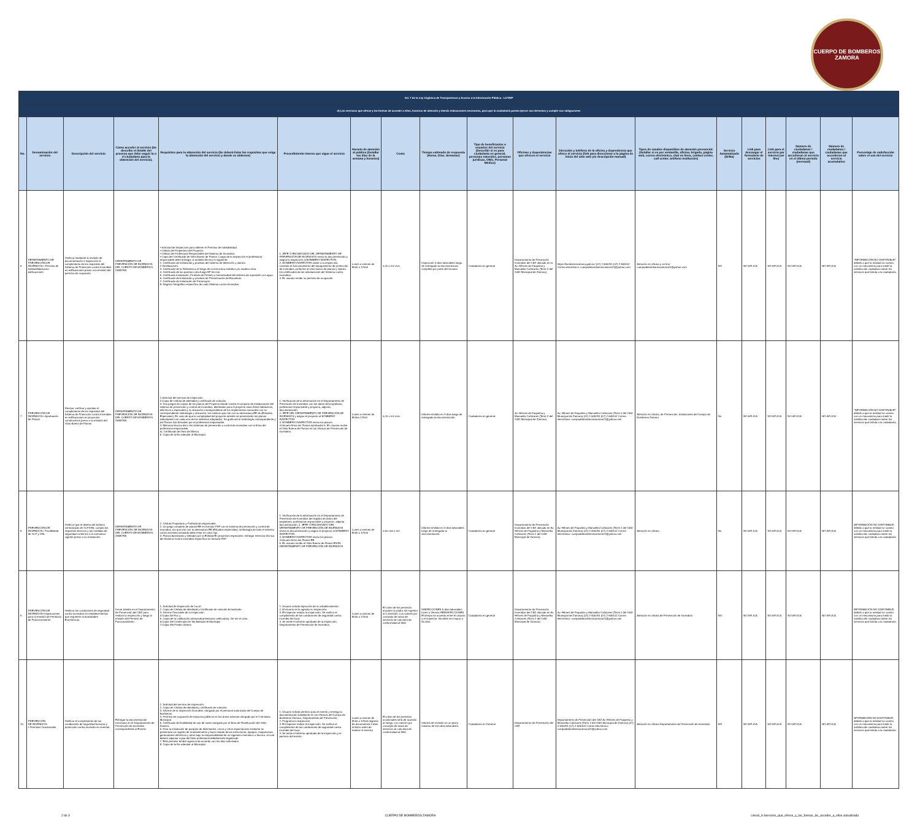CUERPO DE BOMBEROS
ZAMORA
| Art. 7 de la Ley Orgánica de Transparencia y Acceso a la Información Pública - LOTAIP | | | | | | | | | | | | | | | | | | |
| d) Los servicios que ofrece y las formas de acceder a ellos, horarios de atención y demás indicaciones necesarias, para que la ciudadanía pueda ejercer sus derechos y cumplir sus obligaciones | | | | | | | | | | | | | | | | | | |
| No. | Denominación del servicio | Descripción del servicio | Cómo acceder al servicio (Se describe el detalle del proceso que debe seguir la o el ciudadano para la obtención del servicio). | Requisitos para la obtención del servicio (Se deberá listar los requisitos que exige la obtención del servicio y donde se obtienen) | Procedimiento interno que sigue el servicio | Horario de atención al público (Detallar los días de la semana y horarios) | Costo | Tiempo estimado de respuesta (Horas, Días, Semanas) | Tipo de beneficiarios o usuarios del servicio (Describir si es para ciudadanía en general, personas naturales, personas jurídicas, ONG, Personal Médico) | Oficinas y dependencias que ofrecen el servicio | Dirección y teléfono de la oficina y dependencia que ofrece el servicio (link para direccionar a la página de inicio del sitio web y/o descripción manual) | Tipos de canales disponibles de atención presencial: (Detallar si es por ventanilla, oficina, brigada, página web, correo electrónico, chat en línea, contact center, call center, teléfono institución) | Servicio Automatizado (Si/No) | Link para descargar el formulario de servicios | Link para el servicio por internet (on line) | Número de ciudadanos / ciudadanas que accedieron al servicio en el último período (mensual) | Número de ciudadanos / ciudadanas que accedieron al servicio acumulativo | Porcentaje de satisfacción sobre el uso del servicio |
| 6 | DEPARTAMENTO DE PREVENCIÓN DE INCENDIOS • Permiso de habitabilidad para edificaciones | Verificar mediante la revisión de documentación e inspección el cumplimiento de los requisitos del Sistema de Protección contra Incendios en edificaciones previo a la emisión del permiso de ocupación. | DEPARTAMENTO DE PREVENCIÓN DE INCENDIOS DEL CUERPO DE BOMBEROS ZAMORA | • Solicitud de Inspección para obtener el Permiso de habitabilidad. • Cédula del Propietario del Proyecto. • Cédula del Profesional Responsable del Sistema de Incendios. • Copia del Certificado de Visto Bueno de Planos. Luego de la inspección el profesional responsable debe entregar al analista técnico lo siguiente: 1. Certificado de instalación y pruebas del sistema de detección y alarma. 2 Ventilaciones. 3. Certificado de la Resistencia al fuego de la estructura metálica y/o madera vista. 4. Certificado de las puertas corta fuego RF-60 min. 5. Certificado Instalación, Pruebas de Presión y hermeticidad del sistema de supresión con agua. 6. Certificado de Instalación y pruebas de Presurización de Escaleras. 7. Certificado de Instalación de Pararrayos. 8. Registro fotográfico específico de cada Sistema contra Incendios. | 1. JEFE O ENCARGADO DEL DEPARTAMENTO DE PREVENCIÓN DE INCENDIOS revisa la documentación y asigna la inspección al BOMBERO INSPECTOR. 2. BOMBERO INSPECTOR asiste a la inspección, constata el funcionamiento del equipamiento de protección de incendios conforme al visto bueno de planos y solicita los certificados de las instalaciones del Sistema contra Incendios. 3. EL usuario recibe su permiso de ocupación. | Lunes a viernes de 8h00 a 17h00 | 0,20 x m2 ctvs. | Inspección 4 días laborables luego de entregado la documentacion completa por parte del Usuario | Ciudadanía en general | Departamento de Prevención Incendios del CBZ ubicado en la Av. Héroes de Paquisha y Manuelita Cañizares (Torre 2 del GAD Municipal de Zamora) | https://bomberoszamora.gob.ec/ (07) 2-605291 (07) 2-605102 Correo electrónico: cuerpodebomberoszamora21@yahoo.com | Atención en oficina y on-line cuerpodebomberoszamora21@yahoo.com | NO | NO APLICA | NO APLICA | NO APLICA | NO APLICA | "INFORMACIÓN NO DISPONIBLE", debido a que la entidad no cuenta con un mecanismo para medir la satisfacción ciudadana sobre los servicios que brinda a la ciudadanía. |
| 7 | PREVENCIÓN DE INCENDIOS • Aprobación de Planos | Revisar, verificar y aprobar el cumplimiento de los requisitos del Sistema de Protección contra Incendios en edificaciones en proyectos constructivos previo a la emisión del Visto Bueno de Planos | DEPARTAMENTO DE PREVENCIÓN DE INCENDIOS DEL CUERPO DE BOMBEROS ZAMORA | 1.Solicitud del servicio de inspección 2.Copia de Cédula de identidad y certificado de votación. 3. Dos juegos de copias de los planos del Proyecto donde conste el conjunto de instalaciones del sistema de prevención y control de incendios, diseñados para el proyecto sean éstos hidráulicos, eléctricos o especiales y la ubicación correspondiente de los implementos manuales con su correspondiente simbología y ubicación, los mismos que irán con la abreviatura EE de (Estudios Especiales). En caso de que la complejidad del proyecto amerite se presentarán los planos individuales con cada uno de los sistemas adoptados. Se graficará la simbología correspondiente y los Planos irán firmados por el profesional responsable. 4. Memoria técnica del o los sistemas de prevención y control de incendios con la firma del profesional responsable. e). Certificado de línea de fábrica. 5. Copia de la No adeudar al Municipal. | 1. Verificación de la información en el Departamento de Prevención de Incendios con los datos del propietario, profesional responsable y proyecto, adjunta documentación. 2. JEFE DEL DEPARTAMENTO DE PREVENCIÓN DE INCENDIOS y asigna el proyecto al BOMBERO INSPECTOR 3. BOMBERO INSPECTOR revisa los planos. 4.Usuario firma los Planos aprobados 5. EL usuario recibe el Visto Bueno de Planos en las oficinas de Prevención de Incendios. | Lunes a viernes de 8h00a 17h00 | 0,20 x m2 ctvs. | Informe emitido en 4 días luego de entregada la documentación. | Ciudadanía en generaL | Av. Héroes de Paquisha y Manuelita Cañizares (Torre 2 del GAD Municipal de Zamora) | Av. Héroes de Paquisha y Manuelita Cañizares (Torre 2 del GAD Municipal de Zamora) (07) 2-605291 (07) 2-605102 Correo electrónico: cuerpodebomberoszamora21@yahoo.com | Atención en oficina, de Prevención, Intalaciones del Cuerpo de Bomberos Zamora | No | NO APLICA | NO APLICA | NO APLICA | NO APLICA | "INFORMACIÓN NO DISPONIBLE", debido a que la entidad no cuenta con un mecanismo para medir la satisfacción ciudadana sobre los servicios que brinda a la ciudadanía. |
| 8 | PREVENCIÓN DE INCENDIOS • Factibilidad de GLP y GNL | Verificar que el diseño del sistema centralizado de GLP/GNL cumpla los requisitos técnicos y las medidas de seguridad conforme a la normativa vigente previo a su instalación. | DEPARTAMENTO DE PREVENCIÓN DE INCENDIOS DEL CUERPO DE BOMBEROS ZAMORA | 1. Cédula Propietario y Profesional responsable. 2. Un juego completo de planos EE en formato PDF con el sistema de prevención y control de incendios, los que irán con la abreviatura EE (Estudios especiales), simbología de todo el sistema contra incendio instalado debe estar en color rojo. 3. Planos Aprobados y sellados por la Entidad En proyectos especiales: entregar memoria técnica del Sistema Contra Incendios específica en formato PDF. | 1. Verificación de la información en el Departamento de Prevención de Incendios del registro de datos del propietario, profesional responsable y proyecto, adjunta documentación. 2. JEFE O ENCARGADO DEL DEPARTAMENTO DE PREVENCIÓN DE INCENDIOS revisa la documentación y asigna el proyecto al BOMBERO INSPECTOR 3. BOMBERO INSPECTOR revisa los planos. 4.Usuario firma los Planos EE. 5. EL usuario recibe el Visto Bueno de Planos EN EL DEPARTAMENTO DE PREVENCIÓN DE INCENDIOS | Lunes a viernes de 8h00 a 17h00 | 0.50 ctvs x m2 | Informe emitido en 4 días laborables luego de entregada la documentación. | Ciudadanía en general | Departamento de Prevención Incendios del CBZ ubicado en Av. Héroes de Paquisha y Manuelita Cañizares (Torre 2 del GAD Municipal de Zamora) | Av. Héroes de Paquisha y Manuelita Cañizares (Torre 2 del GAD Municipal de Zamora) (07) 2-605291 (07) 2-605102 Correo electrónico: cuerpodebomberoszamora21@yahoo.com | Atención en oficina . | No | NO APLICA | NO APLICA | NO APLICA | NO APLICA | INFORMACIÓN NO DISPONIBLE, debido a que la entidad no cuenta con un mecanismo para medir la satisfacción ciudadana sobre los servicios que brinda a la ciudadanía. |
| 9 | PREVENCIÓN DE INCENDIOS• Inspecciones para la emisión de Permisos de Funcionamiento | Verificar las condiciones de seguridad contra incendios en establecimientos que requieren la Actividades Económicas. | Iniciar trámite en el Departamento de Prevención del CBZ para realizar la inspección y luego la emisión del Permiso de Funcionamiento. | 1. Solicitud de Inspección de Local ; 2. Copia de Cédula de Identidad y Certificado de votación Actualizado 3. Informe Favorable de la Inspección 4.Copia De Ruc y 5. Copia de la calificación artesanal(arstesanos calificados). De ser el caso. 6.Copia Del Certificado De No Adeudar Al Municipio 7.Copia Del Predio Urbano | 1. Usuario solicita Inpección de su establecimiento. 2. Al usuario se le agenda su inspección. 3. El inspector realiza la inspección. Se verifica el cumplimiento de las condiciones de seguridad contra incendio del local. 4. Se emite el informe aprobado de la inspección, Departamento de Prevención de Incendios. | Lunes a viernes de 8h00 a 17h00 | El cobro de los permisos anuales no podra ser superior al 0,15x1000. Los valores por concepto de tasas de servicios se calculará de conformidad al SBU | INSPECCIONES 5 días laborables lunes a Viernes REINSPECCIONES El tiempo se acuerda entre el usuario y el inspector. No debe ser mayor a 60 días. | Ciudadanía en general | Departamento de Prevención Incendios del CBZ ubicado en Av. Héroes de Paquisha y Manuelita Cañizares (Torre 2 del GAD Municipal de Zamora) | Av. Héroes de Paquisha y Manuelita Cañizares (Torre 2 del GAD Municipal de Zamora) (07) 2-605291 (07) 2-605102 Correo electrónico: cuerpodebomberoszamora21@yahoo.com | Atención en oficina de Prevención de Incendios | NO | NO APLICA | NO APLICA | NO APLICA | NO APLICA | INFORMACIÓN NO DISPONIBLE, debido a que la entidad no cuenta con un mecanismo para medir la satisfacción ciudadana sobre los servicios que brinda a la ciudadanía. |
| 10 | PREVENCIÓN DE INCENDIOS • Permisos Ocasionales | Verificar el cumplimiento de las condiciones de seguridad humana y protección contra incendio en eventos. | Entregar la documentación necesaria en el Departamento de Prevención de Incendios correspondiente al Evento | 1. Solicitud del servicio de inspección. 2. Copia de Cédula de identidad y certificado de votación. 3. Informe de la inspección favorable, otorgado por el personal autorizado del Cuerpo de Bomberos. 4. Permiso de ocupación de espacios públicos en las áreas urbanas otorgado por el Comisario Municipal. 5. Certificado de factibilidad de uso de suelo otorgado por el Área de Planificación del GAD. Zamora. 6. Para la instalación de parques de diversiones, circos y otros espectáculos similares se presentará un registro de mantenimiento y buen estado de las estructuras, equipos, maquinarias, generadores eléctricos y otros bajo la responsabilidad de un ingeniero mecánico o técnico, el cual deberá adjuntar copia del título profesional debidamente legalizado 7. Este permiso tendrá vigencia de acuerdo con los días solicitados 8. Copia de la No adeudar al Municipal. | 1. Usuario solicita permiso para el evento y entrega la documentación habilitante en las Oficinas del Cuerpo de Bomberos Zamora, Departamento de Prevención. 2. Programa la inspección. 3. El inspector realiza la inspección. Se verifica el cumplimiento de las condiciones de seguridad contra incendio del local. 4. Se emite el informe aprobado de la inspección y el permiso del evento. | Lunes a viernes de 8h00 a 17h00 (ingreso de documentos 5 días mínimo antes de realizar el evento) | El cobro de los permisos ocasionales será de acuerdo al riesgo. Los valores por concepto de tasas de servicios se calculará de conformidad al SBU | Informe de revisión en un plazo máximo de tres días laborables. | Ciudadanía en General | Departamento de Prevención del CBZ | Departamento de Prevención del CBZ Av. Héroes de Paquisha y Manuelita Cañizares (Torre 2 del GAD Municipal de Zamora) (07) 2-605291 (07) 2-605102 Correo electrónico: cuerpodebomberoszamora21@yahoo.com | Atención en oficina Departamento de Prevención de Incendios | NO | NO APLICA | NO APLICA | NO APLICA | NO APLICA | NFORMACIÓN NO DISPONIBLE, debido a que la entidad no cuenta con un mecanismo para medir la satisfacción ciudadana sobre los servicios que brinda a la ciudadanía. |
2 de 3 CUERPO DE BOMBEROS ZAMORA Literal_d-Servicios_que_ofrece_y_las_formas_de_acceder_a_ellos actualizada